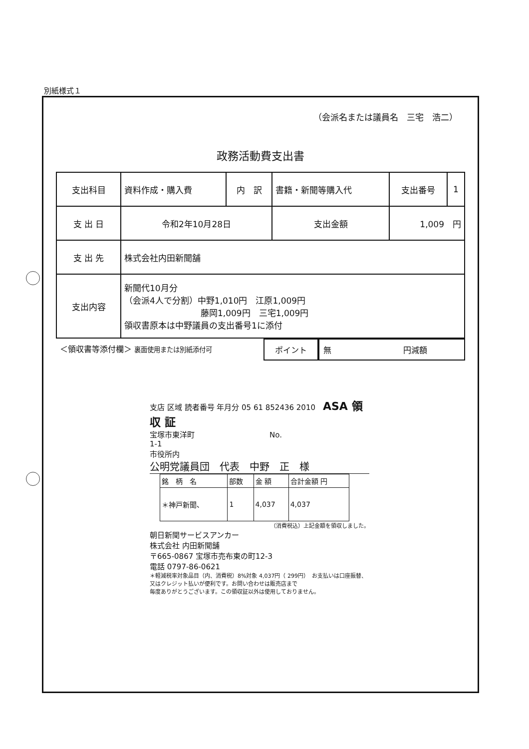別紙様式１
（会派名または議員名　三宅　浩二）
政務活動費支出書
| 支出科目 | 資料作成・購入費 | 内 訳 | 書籍・新聞等購入代 | 支出番号 | 1 |
| 支 出 日 | 令和2年10月28日 | | 支出金額 | 1,009 円 | |
| 支 出 先 | 株式会社内田新聞舗 | | | | |
| 支出内容 | 新聞代10月分 （会派4人で分割）中野1,010円 江原1,009円 藤岡1,009円 三宅1,009円 領収書原本は中野議員の支出番号1に添付 | | | | |
＜領収書等添付欄＞ 裏面使用または別紙添付可
ポイント 無　　　　　　　　　円減額
支店 区域 読者番号 年月分 05 61 852436 2010　ASA 領 収 証
宝塚市東洋町　　　　　　　　　　No.
1-1
市役所内
公明党議員団　代表　中野　正　様
| 銘 柄 名 | 部数 | 金 額 | 合計金額 円 |
| ＊神戸新聞、 | 1 | 4,037 | 4,037 |
（消費税込）上記金額を領収しました。
朝日新聞サービスアンカー
株式会社 内田新聞舗
〒665-0867 宝塚市売布東の町12-3
電話 0797-86-0621
＊軽減税率対象品目（内、消費税）8%対象 4,037円（ 299円）　お支払いは口座振替、又はクレジット払いが便利です。お問い合わせは販売店まで
毎度ありがとうございます。この領収証以外は使用しておりません。